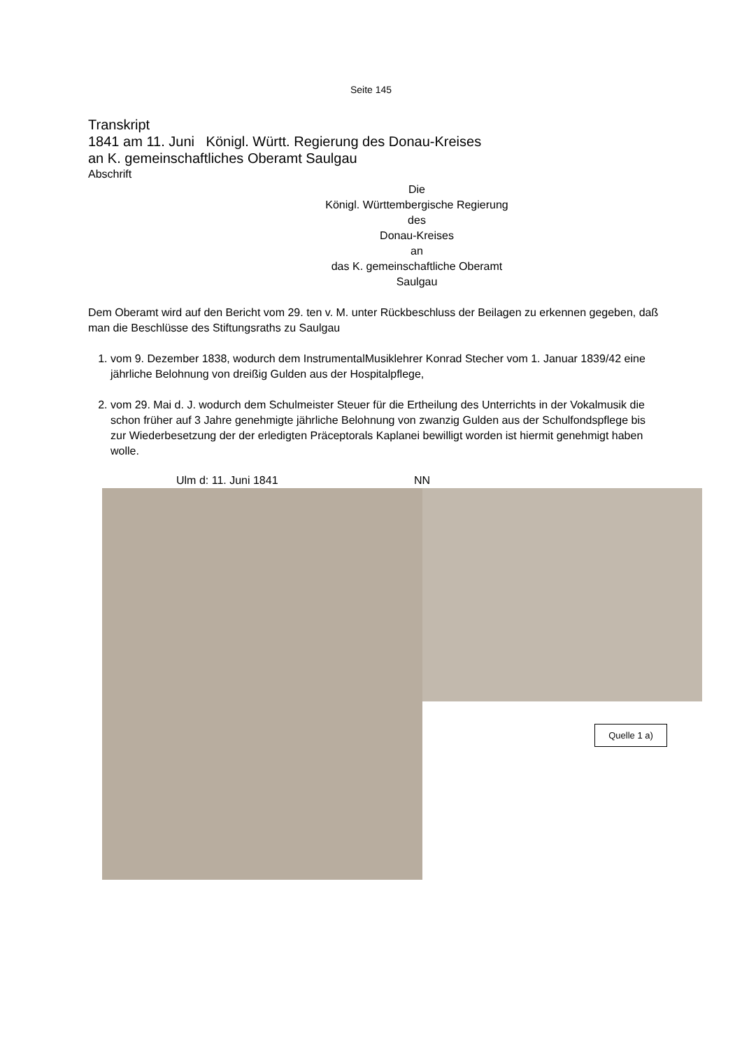Seite 145
Transkript
1841 am 11. Juni Königl. Württ. Regierung des Donau-Kreises
an K. gemeinschaftliches Oberamt Saulgau
Abschrift
Die
Königl. Württembergische Regierung
des
Donau-Kreises
an
das K. gemeinschaftliche Oberamt
Saulgau
Dem Oberamt wird auf den Bericht vom 29. ten v. M. unter Rückbeschluss der Beilagen zu erkennen gegeben, daß man die Beschlüsse des Stiftungsraths zu Saulgau
1. vom 9. Dezember 1838, wodurch dem InstrumentalMusiklehrer Konrad Stecher vom 1. Januar 1839/42 eine jährliche Belohnung von dreißig Gulden aus der Hospitalpflege,
2. vom 29. Mai d. J. wodurch dem Schulmeister Steuer für die Ertheilung des Unterrichts in der Vokalmusik die schon früher auf 3 Jahre genehmigte jährliche Belohnung von zwanzig Gulden aus der Schulfondspflege bis zur Wiederbesetzung der der erledigten Präceptorals Kaplanei bewilligt worden ist hiermit genehmigt haben wolle.
Ulm d: 11. Juni 1841 NN
Quelle 1 a)